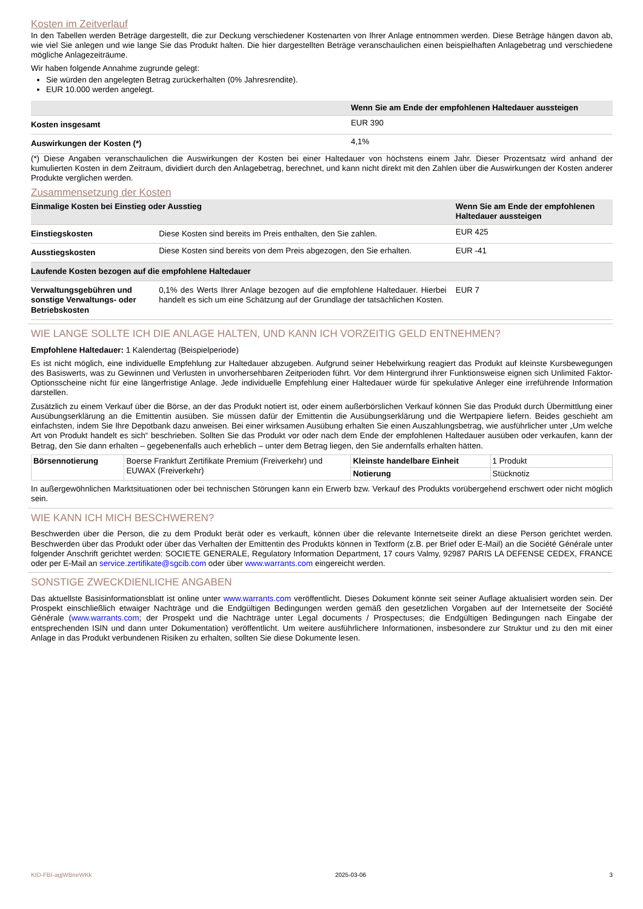Kosten im Zeitverlauf
In den Tabellen werden Beträge dargestellt, die zur Deckung verschiedener Kostenarten von Ihrer Anlage entnommen werden. Diese Beträge hängen davon ab, wie viel Sie anlegen und wie lange Sie das Produkt halten. Die hier dargestellten Beträge veranschaulichen einen beispielhaften Anlagebetrag und verschiedene mögliche Anlagezeiträume.
Wir haben folgende Annahme zugrunde gelegt:
Sie würden den angelegten Betrag zurückerhalten (0% Jahresrendite).
EUR 10.000 werden angelegt.
| | Wenn Sie am Ende der empfohlenen Haltedauer aussteigen |
| --- | --- |
| Kosten insgesamt | EUR 390 |
| Auswirkungen der Kosten (*) | 4,1% |
(*) Diese Angaben veranschaulichen die Auswirkungen der Kosten bei einer Haltedauer von höchstens einem Jahr. Dieser Prozentsatz wird anhand der kumulierten Kosten in dem Zeitraum, dividiert durch den Anlagebetrag, berechnet, und kann nicht direkt mit den Zahlen über die Auswirkungen der Kosten anderer Produkte verglichen werden.
Zusammensetzung der Kosten
| Einmalige Kosten bei Einstieg oder Ausstieg | | Wenn Sie am Ende der empfohlenen Haltedauer aussteigen |
| --- | --- | --- |
| Einstiegskosten | Diese Kosten sind bereits im Preis enthalten, den Sie zahlen. | EUR 425 |
| Ausstiegskosten | Diese Kosten sind bereits von dem Preis abgezogen, den Sie erhalten. | EUR -41 |
| Laufende Kosten bezogen auf die empfohlene Haltedauer | | |
| Verwaltungsgebühren und sonstige Verwaltungs- oder Betriebskosten | 0,1% des Werts Ihrer Anlage bezogen auf die empfohlene Haltedauer. Hierbei handelt es sich um eine Schätzung auf der Grundlage der tatsächlichen Kosten. | EUR 7 |
WIE LANGE SOLLTE ICH DIE ANLAGE HALTEN, UND KANN ICH VORZEITIG GELD ENTNEHMEN?
Empfohlene Haltedauer: 1 Kalendertag (Beispielperiode)
Es ist nicht möglich, eine individuelle Empfehlung zur Haltedauer abzugeben. Aufgrund seiner Hebelwirkung reagiert das Produkt auf kleinste Kursbewegungen des Basiswerts, was zu Gewinnen und Verlusten in unvorhersehbaren Zeitperioden führt. Vor dem Hintergrund ihrer Funktionsweise eignen sich Unlimited Faktor-Optionsscheine nicht für eine längerfristige Anlage. Jede individuelle Empfehlung einer Haltedauer würde für spekulative Anleger eine irreführende Information darstellen.
Zusätzlich zu einem Verkauf über die Börse, an der das Produkt notiert ist, oder einem außerbörslichen Verkauf können Sie das Produkt durch Übermittlung einer Ausübungserklärung an die Emittentin ausüben. Sie müssen dafür der Emittentin die Ausübungserklärung und die Wertpapiere liefern. Beides geschieht am einfachsten, indem Sie Ihre Depotbank dazu anweisen. Bei einer wirksamen Ausübung erhalten Sie einen Auszahlungsbetrag, wie ausführlicher unter „Um welche Art von Produkt handelt es sich“ beschrieben. Sollten Sie das Produkt vor oder nach dem Ende der empfohlenen Haltedauer ausüben oder verkaufen, kann der Betrag, den Sie dann erhalten – gegebenenfalls auch erheblich – unter dem Betrag liegen, den Sie andernfalls erhalten hätten.
| Börsennotierung | Boerse Frankfurt Zertifikate Premium (Freiverkehr) und EUWAX (Freiverkehr) | Kleinste handelbare Einheit | 1 Produkt |
| | | Notierung | Stücknotiz |
In außergewöhnlichen Marktsituationen oder bei technischen Störungen kann ein Erwerb bzw. Verkauf des Produkts vorübergehend erschwert oder nicht möglich sein.
WIE KANN ICH MICH BESCHWEREN?
Beschwerden über die Person, die zu dem Produkt berät oder es verkauft, können über die relevante Internetseite direkt an diese Person gerichtet werden. Beschwerden über das Produkt oder über das Verhalten der Emittentin des Produkts können in Textform (z.B. per Brief oder E-Mail) an die Société Générale unter folgender Anschrift gerichtet werden: SOCIETE GENERALE, Regulatory Information Department, 17 cours Valmy, 92987 PARIS LA DEFENSE CEDEX, FRANCE oder per E-Mail an service.zertifikate@sgcib.com oder über www.warrants.com eingereicht werden.
SONSTIGE ZWECKDIENLICHE ANGABEN
Das aktuellste Basisinformationsblatt ist online unter www.warrants.com veröffentlicht. Dieses Dokument könnte seit seiner Auflage aktualisiert worden sein. Der Prospekt einschließlich etwaiger Nachträge und die Endgültigen Bedingungen werden gemäß den gesetzlichen Vorgaben auf der Internetseite der Société Générale (www.warrants.com; der Prospekt und die Nachträge unter Legal documents / Prospectuses; die Endgültigen Bedingungen nach Eingabe der entsprechenden ISIN und dann unter Dokumentation) veröffentlicht. Um weitere ausführlichere Informationen, insbesondere zur Struktur und zu den mit einer Anlage in das Produkt verbundenen Risiken zu erhalten, sollten Sie diese Dokumente lesen.
KID-FBI-agjWBneWKk 2025-03-06 3